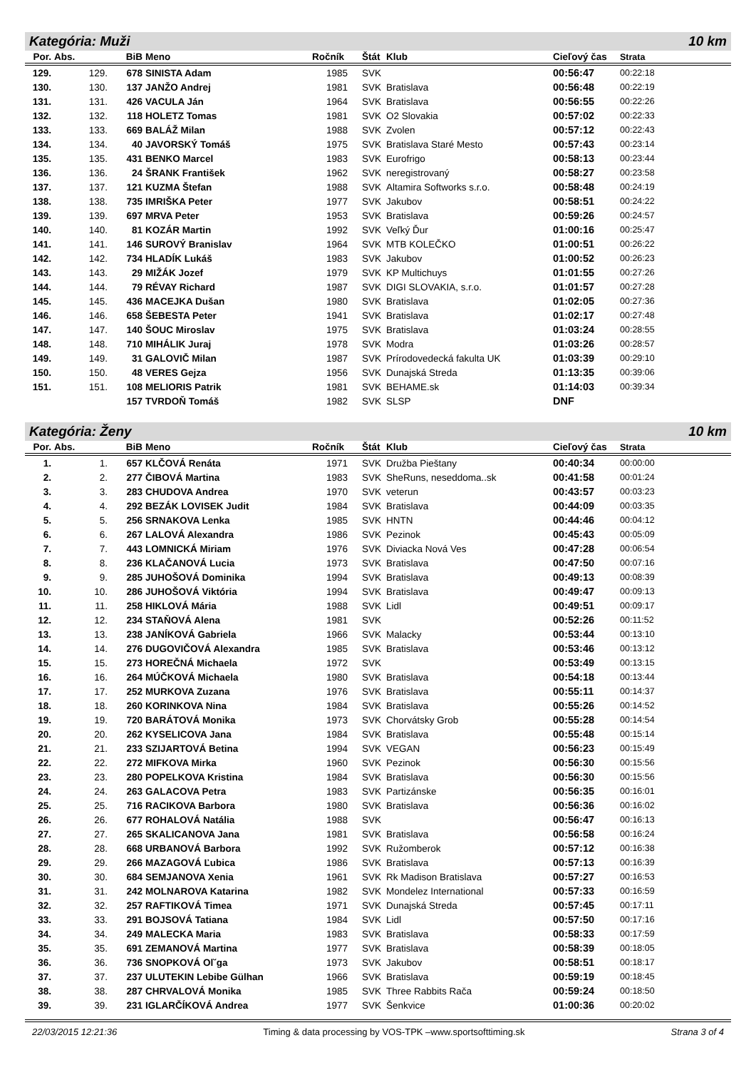Kategória: Muži 10 km
| Por. | Abs. | BiB | Meno | Ročník | Štát | Klub | Cieľový čas | Strata |
| --- | --- | --- | --- | --- | --- | --- | --- | --- |
| 129. | 129. | 678 | SINISTA Adam | 1985 | SVK | | 00:56:47 | 00:22:18 |
| 130. | 130. | 137 | JANŽO Andrej | 1981 | SVK | Bratislava | 00:56:48 | 00:22:19 |
| 131. | 131. | 426 | VACULA Ján | 1964 | SVK | Bratislava | 00:56:55 | 00:22:26 |
| 132. | 132. | 118 | HOLETZ Tomas | 1981 | SVK | O2 Slovakia | 00:57:02 | 00:22:33 |
| 133. | 133. | 669 | BALÁŽ Milan | 1988 | SVK | Zvolen | 00:57:12 | 00:22:43 |
| 134. | 134. | 40 | JAVORSKÝ Tomáš | 1975 | SVK | Bratislava Staré Mesto | 00:57:43 | 00:23:14 |
| 135. | 135. | 431 | BENKO Marcel | 1983 | SVK | Eurofrigo | 00:58:13 | 00:23:44 |
| 136. | 136. | 24 | ŠRANK František | 1962 | SVK | neregistrovaný | 00:58:27 | 00:23:58 |
| 137. | 137. | 121 | KUZMA Štefan | 1988 | SVK | Altamira Softworks s.r.o. | 00:58:48 | 00:24:19 |
| 138. | 138. | 735 | IMRIŠKA Peter | 1977 | SVK | Jakubov | 00:58:51 | 00:24:22 |
| 139. | 139. | 697 | MRVA Peter | 1953 | SVK | Bratislava | 00:59:26 | 00:24:57 |
| 140. | 140. | 81 | KOZÁR Martin | 1992 | SVK | Veľký Ďur | 01:00:16 | 00:25:47 |
| 141. | 141. | 146 | SUROVÝ Branislav | 1964 | SVK | MTB KOLEČKO | 01:00:51 | 00:26:22 |
| 142. | 142. | 734 | HLADÍK Lukáš | 1983 | SVK | Jakubov | 01:00:52 | 00:26:23 |
| 143. | 143. | 29 | MIŽÁK Jozef | 1979 | SVK | KP Multichuys | 01:01:55 | 00:27:26 |
| 144. | 144. | 79 | RÉVAY Richard | 1987 | SVK | DIGI SLOVAKIA, s.r.o. | 01:01:57 | 00:27:28 |
| 145. | 145. | 436 | MACEJKA Dušan | 1980 | SVK | Bratislava | 01:02:05 | 00:27:36 |
| 146. | 146. | 658 | ŠEBESTA Peter | 1941 | SVK | Bratislava | 01:02:17 | 00:27:48 |
| 147. | 147. | 140 | ŠOUC Miroslav | 1975 | SVK | Bratislava | 01:03:24 | 00:28:55 |
| 148. | 148. | 710 | MIHÁLIK Juraj | 1978 | SVK | Modra | 01:03:26 | 00:28:57 |
| 149. | 149. | 31 | GALOVIČ Milan | 1987 | SVK | Prírodovedecká fakulta UK | 01:03:39 | 00:29:10 |
| 150. | 150. | 48 | VERES Gejza | 1956 | SVK | Dunajská Streda | 01:13:35 | 00:39:06 |
| 151. | 151. | 108 | MELIORIS Patrik | 1981 | SVK | BEHAME.sk | 01:14:03 | 00:39:34 |
| | | 157 | TVRDOŇ Tomáš | 1982 | SVK | SLSP | DNF | |
Kategória: Ženy 10 km
| Por. | Abs. | BiB | Meno | Ročník | Štát | Klub | Cieľový čas | Strata |
| --- | --- | --- | --- | --- | --- | --- | --- | --- |
| 1. | 1. | 657 | KLČOVÁ Renáta | 1971 | SVK | Družba Pieštany | 00:40:34 | 00:00:00 |
| 2. | 2. | 277 | ČIBOVÁ Martina | 1983 | SVK | SheRuns, neseddoma..sk | 00:41:58 | 00:01:24 |
| 3. | 3. | 283 | CHUDOVA Andrea | 1970 | SVK | veterun | 00:43:57 | 00:03:23 |
| 4. | 4. | 292 | BEZÁK LOVISEK Judit | 1984 | SVK | Bratislava | 00:44:09 | 00:03:35 |
| 5. | 5. | 256 | SRNAKOVA Lenka | 1985 | SVK | HNTN | 00:44:46 | 00:04:12 |
| 6. | 6. | 267 | LALOVÁ Alexandra | 1986 | SVK | Pezinok | 00:45:43 | 00:05:09 |
| 7. | 7. | 443 | LOMNICKÁ Miriam | 1976 | SVK | Diviacka Nová Ves | 00:47:28 | 00:06:54 |
| 8. | 8. | 236 | KLAČANOVÁ Lucia | 1973 | SVK | Bratislava | 00:47:50 | 00:07:16 |
| 9. | 9. | 285 | JUHOŠOVÁ Dominika | 1994 | SVK | Bratislava | 00:49:13 | 00:08:39 |
| 10. | 10. | 286 | JUHOŠOVÁ Viktória | 1994 | SVK | Bratislava | 00:49:47 | 00:09:13 |
| 11. | 11. | 258 | HIKLOVÁ Mária | 1988 | SVK | Lidl | 00:49:51 | 00:09:17 |
| 12. | 12. | 234 | STAŇOVÁ Alena | 1981 | SVK | | 00:52:26 | 00:11:52 |
| 13. | 13. | 238 | JANÍKOVÁ Gabriela | 1966 | SVK | Malacky | 00:53:44 | 00:13:10 |
| 14. | 14. | 276 | DUGOVIČOVÁ Alexandra | 1985 | SVK | Bratislava | 00:53:46 | 00:13:12 |
| 15. | 15. | 273 | HOREČNÁ Michaela | 1972 | SVK | | 00:53:49 | 00:13:15 |
| 16. | 16. | 264 | MÚČKOVÁ Michaela | 1980 | SVK | Bratislava | 00:54:18 | 00:13:44 |
| 17. | 17. | 252 | MURKOVA Zuzana | 1976 | SVK | Bratislava | 00:55:11 | 00:14:37 |
| 18. | 18. | 260 | KORINKOVA Nina | 1984 | SVK | Bratislava | 00:55:26 | 00:14:52 |
| 19. | 19. | 720 | BARÁTOVÁ Monika | 1973 | SVK | Chorvátsky Grob | 00:55:28 | 00:14:54 |
| 20. | 20. | 262 | KYSELICOVA Jana | 1984 | SVK | Bratislava | 00:55:48 | 00:15:14 |
| 21. | 21. | 233 | SZIJARTOVÁ Betina | 1994 | SVK | VEGAN | 00:56:23 | 00:15:49 |
| 22. | 22. | 272 | MIFKOVA Mirka | 1960 | SVK | Pezinok | 00:56:30 | 00:15:56 |
| 23. | 23. | 280 | POPELKOVA Kristina | 1984 | SVK | Bratislava | 00:56:30 | 00:15:56 |
| 24. | 24. | 263 | GALACOVA Petra | 1983 | SVK | Partizánske | 00:56:35 | 00:16:01 |
| 25. | 25. | 716 | RACIKOVA Barbora | 1980 | SVK | Bratislava | 00:56:36 | 00:16:02 |
| 26. | 26. | 677 | ROHALOVÁ Natália | 1988 | SVK | | 00:56:47 | 00:16:13 |
| 27. | 27. | 265 | SKALICANOVA Jana | 1981 | SVK | Bratislava | 00:56:58 | 00:16:24 |
| 28. | 28. | 668 | URBANOVÁ Barbora | 1992 | SVK | Ružomberok | 00:57:12 | 00:16:38 |
| 29. | 29. | 266 | MAZAGOVÁ Ľubica | 1986 | SVK | Bratislava | 00:57:13 | 00:16:39 |
| 30. | 30. | 684 | SEMJANOVA Xenia | 1961 | SVK | Rk Madison Bratislava | 00:57:27 | 00:16:53 |
| 31. | 31. | 242 | MOLNAROVA Katarina | 1982 | SVK | Mondelez International | 00:57:33 | 00:16:59 |
| 32. | 32. | 257 | RAFTIKOVÁ Timea | 1971 | SVK | Dunajská Streda | 00:57:45 | 00:17:11 |
| 33. | 33. | 291 | BOJSOVÁ Tatiana | 1984 | SVK | Lidl | 00:57:50 | 00:17:16 |
| 34. | 34. | 249 | MALECKA Maria | 1983 | SVK | Bratislava | 00:58:33 | 00:17:59 |
| 35. | 35. | 691 | ZEMANOVÁ Martina | 1977 | SVK | Bratislava | 00:58:39 | 00:18:05 |
| 36. | 36. | 736 | SNOPKOVÁ Ol˘ga | 1973 | SVK | Jakubov | 00:58:51 | 00:18:17 |
| 37. | 37. | 237 | ULUTEKIN Lebibe Gülhan | 1966 | SVK | Bratislava | 00:59:19 | 00:18:45 |
| 38. | 38. | 287 | CHRVALOVÁ Monika | 1985 | SVK | Three Rabbits Rača | 00:59:24 | 00:18:50 |
| 39. | 39. | 231 | IGLARČÍKOVÁ Andrea | 1977 | SVK | Šenkvice | 01:00:36 | 00:20:02 |
22/03/2015 12:21:36 Timing & data processing by VOS-TPK –www.sportsofttiming.sk Strana 3 of 4